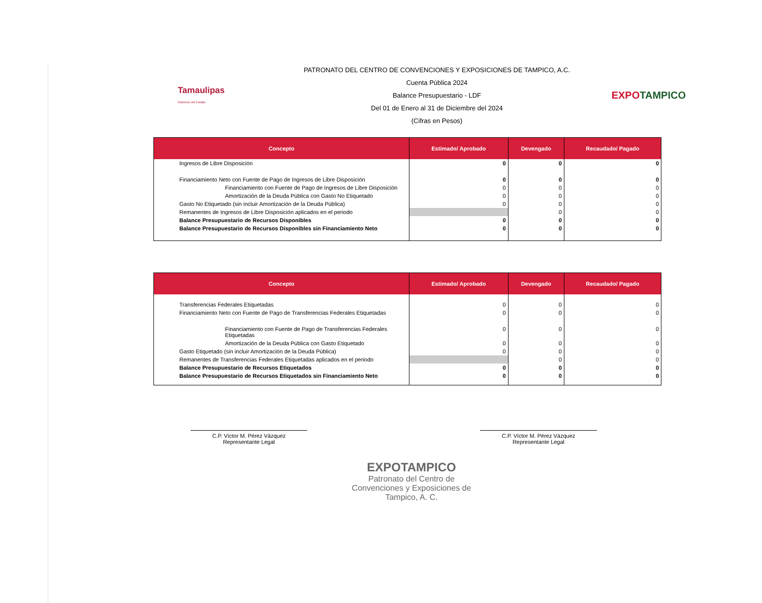Tamaulipas
Gobierno del Estado
PATRONATO DEL CENTRO DE CONVENCIONES Y EXPOSICIONES DE TAMPICO, A.C.
Cuenta Pública 2024
Balance Presupuestario - LDF
Del 01 de Enero al 31 de Diciembre del 2024
(Cifras en Pesos)
EXPOTAMPICO
| Concepto | Estimado/ Aprobado | Devengado | Recaudado/ Pagado |
| --- | --- | --- | --- |
| Ingresos de Libre Disposición | 0 | 0 | 0 |
| Financiamiento Neto con Fuente de Pago de Ingresos de Libre Disposición | 0 | 0 | 0 |
| Financiamiento con Fuente de Pago de Ingresos de Libre Disposición | 0 | 0 | 0 |
| Amortización de la Deuda Pública con Gasto No Etiquetado | 0 | 0 | 0 |
| Gasto No Etiquetado (sin incluir Amortización de la Deuda Pública) | 0 | 0 | 0 |
| Remanentes de Ingresos de Libre Disposición aplicados en el periodo | | 0 | 0 |
| Balance Presupuestario de Recursos Disponibles | 0 | 0 | 0 |
| Balance Presupuestario de Recursos Disponibles sin Financiamiento Neto | 0 | 0 | 0 |
| Concepto | Estimado/ Aprobado | Devengado | Recaudado/ Pagado |
| --- | --- | --- | --- |
| Transferencias Federales Etiquetadas | 0 | 0 | 0 |
| Financiamiento Neto con Fuente de Pago de Transferencias Federales Etiquetadas | 0 | 0 | 0 |
| Financiamiento con Fuente de Pago de Transferencias Federales Etiquetadas | 0 | 0 | 0 |
| Amortización de la Deuda Pública con Gasto Etiquetado | 0 | 0 | 0 |
| Gasto Etiquetado (sin incluir Amortización de la Deuda Pública) | 0 | 0 | 0 |
| Remanentes de Transferencias Federales Etiquetadas aplicados en el periodo | | 0 | 0 |
| Balance Presupuestario de Recursos Etiquetados | 0 | 0 | 0 |
| Balance Presupuestario de Recursos Etiquetados sin Financiamiento Neto | 0 | 0 | 0 |
C.P. Víctor M. Pérez Vázquez
Representante Legal
C.P. Víctor M. Pérez Vázquez
Representante Legal
EXPOTAMPICO
Patronato del Centro de
Convenciones y Exposiciones de
Tampico, A. C.